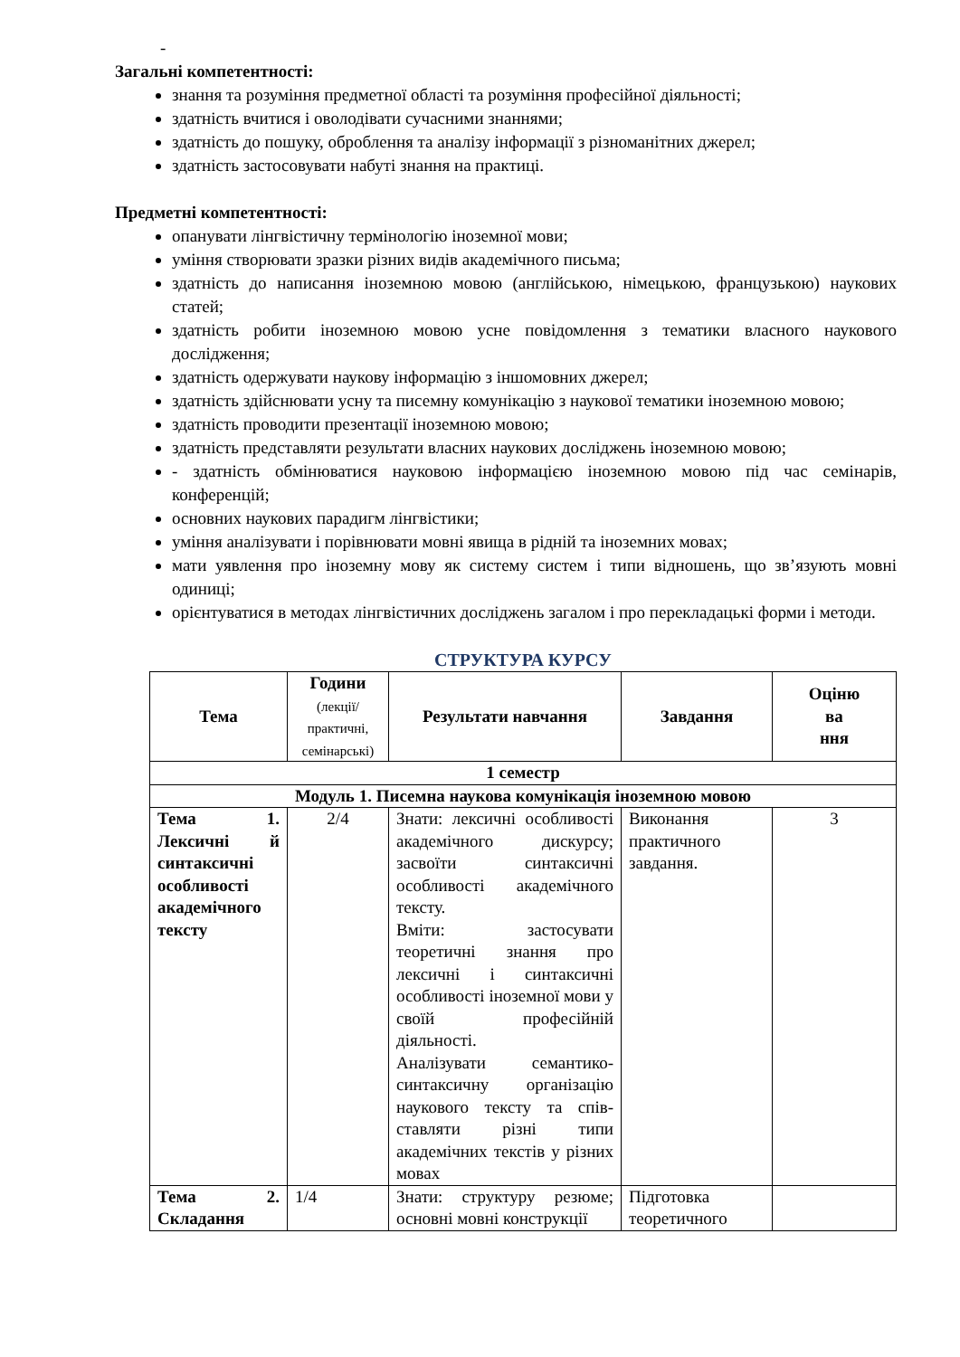-
Загальні компетентності:
знання та розуміння предметної області та розуміння професійної діяльності;
здатність вчитися і оволодівати сучасними знаннями;
здатність до пошуку, оброблення та аналізу інформації з різноманітних джерел;
здатність застосовувати набуті знання на практиці.
Предметні компетентності:
опанувати лінгвістичну термінологію іноземної мови;
уміння створювати зразки різних видів академічного письма;
здатність до написання іноземною мовою (англійською, німецькою, французькою) наукових статей;
здатність робити іноземною мовою усне повідомлення з тематики власного наукового дослідження;
здатність одержувати наукову інформацію з іншомовних джерел;
здатність здійснювати усну та писемну комунікацію з наукової тематики іноземною мовою;
здатність проводити презентації іноземною мовою;
здатність представляти результати власних наукових досліджень іноземною мовою;
- здатність обмінюватися науковою інформацією іноземною мовою під час семінарів, конференцій;
основних наукових парадигм лінгвістики;
уміння аналізувати і порівнювати мовні явища в рідній та іноземних мовах;
мати уявлення про іноземну мову як систему систем і типи відношень, що зв’язують мовні одиниці;
орієнтуватися в методах лінгвістичних досліджень загалом і про перекладацькі форми і методи.
СТРУКТУРА КУРСУ
| Тема | Години (лекції/ практичні, семінарські) | Результати навчання | Завдання | Оціню ва ння |
| --- | --- | --- | --- | --- |
| 1 семестр | | | | |
| Модуль 1. Писемна наукова комунікація іноземною мовою | | | | |
| Тема 1. Лексичні й синтаксичні особливості академічного тексту | 2/4 | Знати: лексичні особливості академічного дискурсу; засвоїти синтаксичні особливості академічного тексту. Вміти: застосувати теоретичні знання про лексичні і синтаксичні особливості іноземної мови у своїй професійній діяльності. Аналізувати семантико-синтаксичну організацію наукового тексту та спів-ставляти різні типи академічних текстів у різних мовах | Виконання практичного завдання. | 3 |
| Тема 2. Складання | 1/4 | Знати: структуру резюме; основні мовні конструкції | Підготовка теоретичного | |